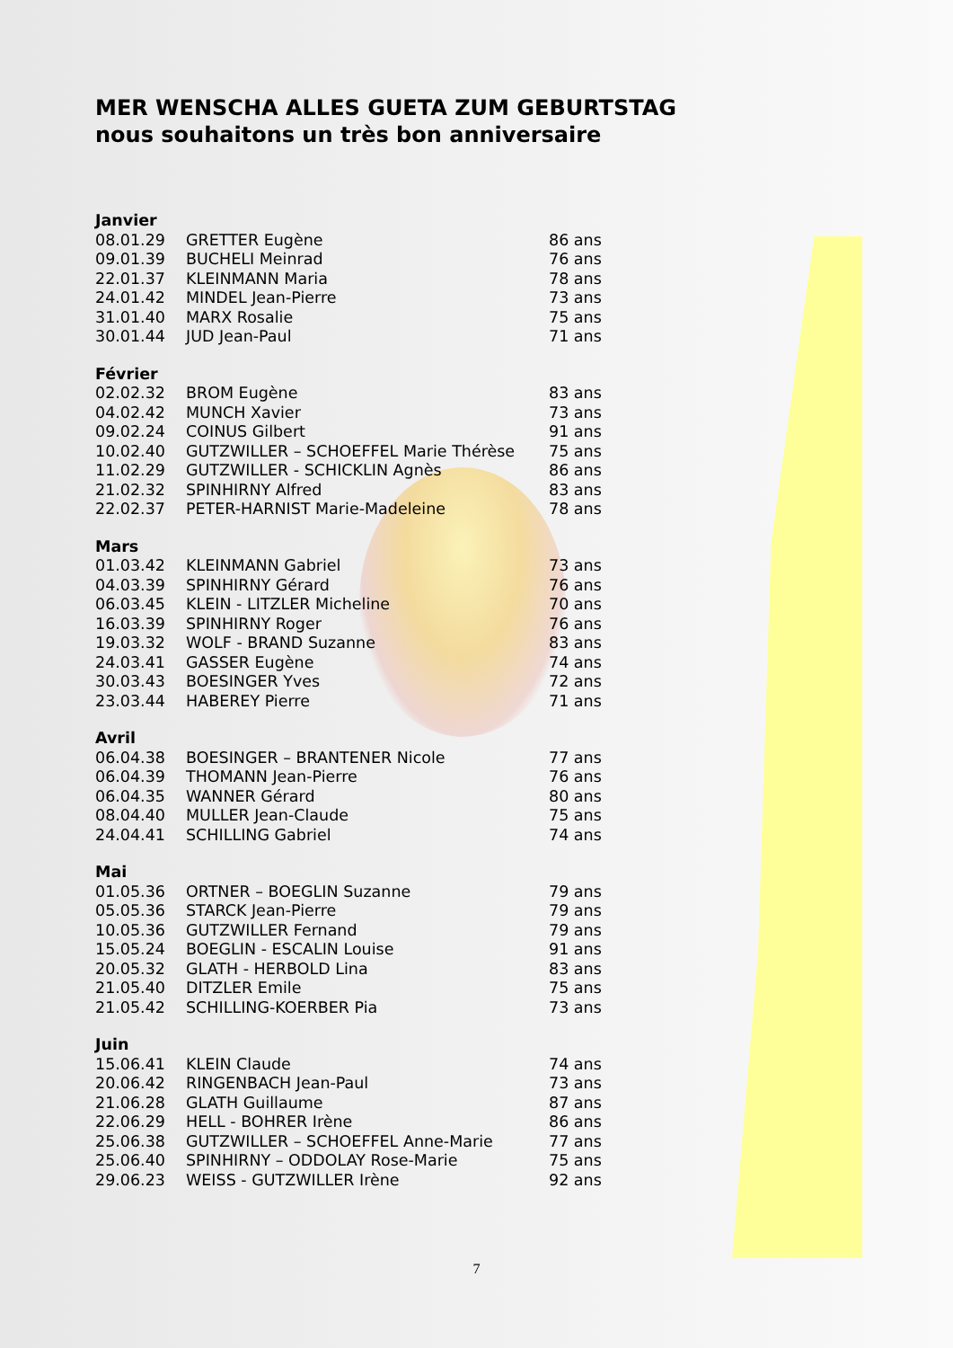MER WENSCHA ALLES GUETA ZUM GEBURTSTAG
nous souhaitons un très bon anniversaire
| Janvier | | |
| 08.01.29 | GRETTER Eugène | 86 ans |
| 09.01.39 | BUCHELI Meinrad | 76 ans |
| 22.01.37 | KLEINMANN Maria | 78 ans |
| 24.01.42 | MINDEL Jean-Pierre | 73 ans |
| 31.01.40 | MARX Rosalie | 75 ans |
| 30.01.44 | JUD Jean-Paul | 71 ans |
| Février | | |
| 02.02.32 | BROM Eugène | 83 ans |
| 04.02.42 | MUNCH Xavier | 73 ans |
| 09.02.24 | COINUS Gilbert | 91 ans |
| 10.02.40 | GUTZWILLER – SCHOEFFEL Marie Thérèse | 75 ans |
| 11.02.29 | GUTZWILLER - SCHICKLIN Agnès | 86 ans |
| 21.02.32 | SPINHIRNY Alfred | 83 ans |
| 22.02.37 | PETER-HARNIST Marie-Madeleine | 78 ans |
| Mars | | |
| 01.03.42 | KLEINMANN Gabriel | 73 ans |
| 04.03.39 | SPINHIRNY Gérard | 76 ans |
| 06.03.45 | KLEIN - LITZLER Micheline | 70 ans |
| 16.03.39 | SPINHIRNY Roger | 76 ans |
| 19.03.32 | WOLF - BRAND Suzanne | 83 ans |
| 24.03.41 | GASSER Eugène | 74 ans |
| 30.03.43 | BOESINGER Yves | 72 ans |
| 23.03.44 | HABEREY Pierre | 71 ans |
| Avril | | |
| 06.04.38 | BOESINGER – BRANTENER Nicole | 77 ans |
| 06.04.39 | THOMANN Jean-Pierre | 76 ans |
| 06.04.35 | WANNER Gérard | 80 ans |
| 08.04.40 | MULLER Jean-Claude | 75 ans |
| 24.04.41 | SCHILLING Gabriel | 74 ans |
| Mai | | |
| 01.05.36 | ORTNER – BOEGLIN Suzanne | 79 ans |
| 05.05.36 | STARCK Jean-Pierre | 79 ans |
| 10.05.36 | GUTZWILLER Fernand | 79 ans |
| 15.05.24 | BOEGLIN - ESCALIN Louise | 91 ans |
| 20.05.32 | GLATH - HERBOLD Lina | 83 ans |
| 21.05.40 | DITZLER Emile | 75 ans |
| 21.05.42 | SCHILLING-KOERBER Pia | 73 ans |
| Juin | | |
| 15.06.41 | KLEIN Claude | 74 ans |
| 20.06.42 | RINGENBACH Jean-Paul | 73 ans |
| 21.06.28 | GLATH Guillaume | 87 ans |
| 22.06.29 | HELL - BOHRER Irène | 86 ans |
| 25.06.38 | GUTZWILLER – SCHOEFFEL Anne-Marie | 77 ans |
| 25.06.40 | SPINHIRNY – ODDOLAY Rose-Marie | 75 ans |
| 29.06.23 | WEISS - GUTZWILLER Irène | 92 ans |
7